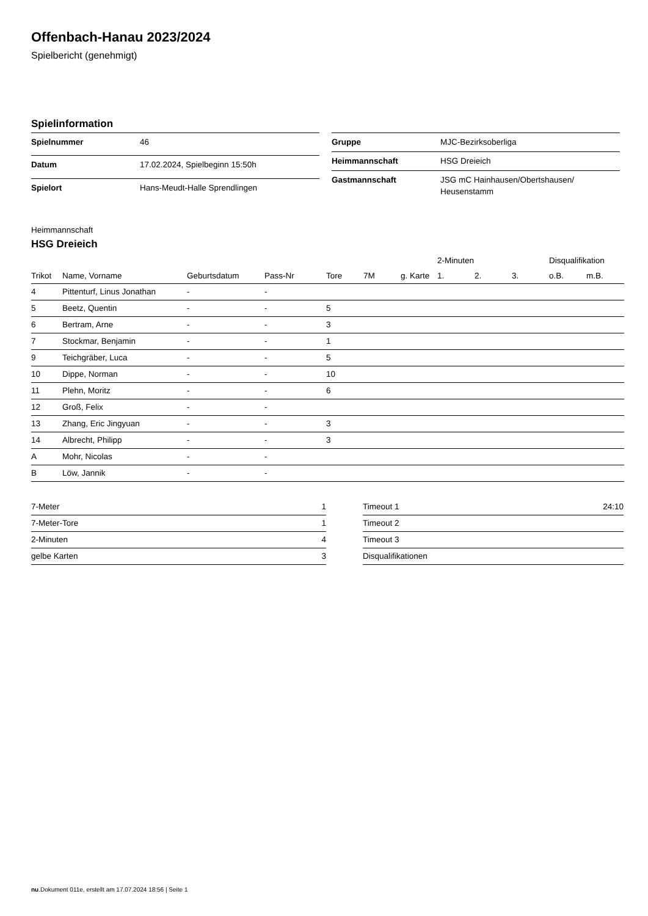Offenbach-Hanau 2023/2024
Spielbericht (genehmigt)
Spielinformation
| Spielnummer | 46 |
| Datum | 17.02.2024, Spielbeginn 15:50h |
| Spielort | Hans-Meudt-Halle Sprendlingen |
| Gruppe | MJC-Bezirksoberliga |
| Heimmannschaft | HSG Dreieich |
| Gastmannschaft | JSG mC Hainhausen/Obertshausen/ Heusenstamm |
Heimmannschaft
HSG Dreieich
| | | | | | | | 2-Minuten | | | Disqualifikation | |
| --- | --- | --- | --- | --- | --- | --- | --- | --- | --- | --- | --- |
| Trikot | Name, Vorname | Geburtsdatum | Pass-Nr | Tore | 7M | g. Karte | 1. | 2. | 3. | o.B. | m.B. |
| 4 | Pittenturf, Linus Jonathan | - | - | | | | | | | | |
| 5 | Beetz, Quentin | - | - | 5 | | | | | | | |
| 6 | Bertram, Arne | - | - | 3 | | | | | | | |
| 7 | Stockmar, Benjamin | - | - | 1 | | | | | | | |
| 9 | Teichgräber, Luca | - | - | 5 | | | | | | | |
| 10 | Dippe, Norman | - | - | 10 | | | | | | | |
| 11 | Plehn, Moritz | - | - | 6 | | | | | | | |
| 12 | Groß, Felix | - | - | | | | | | | | |
| 13 | Zhang, Eric Jingyuan | - | - | 3 | | | | | | | |
| 14 | Albrecht, Philipp | - | - | 3 | | | | | | | |
| A | Mohr, Nicolas | - | - | | | | | | | | |
| B | Löw, Jannik | - | - | | | | | | | | |
| 7-Meter | 1 |
| 7-Meter-Tore | 1 |
| 2-Minuten | 4 |
| gelbe Karten | 3 |
| Timeout 1 | 24:10 |
| Timeout 2 | |
| Timeout 3 | |
| Disqualifikationen | |
nu.Dokument 011e, erstellt am 17.07.2024 18:56 | Seite 1